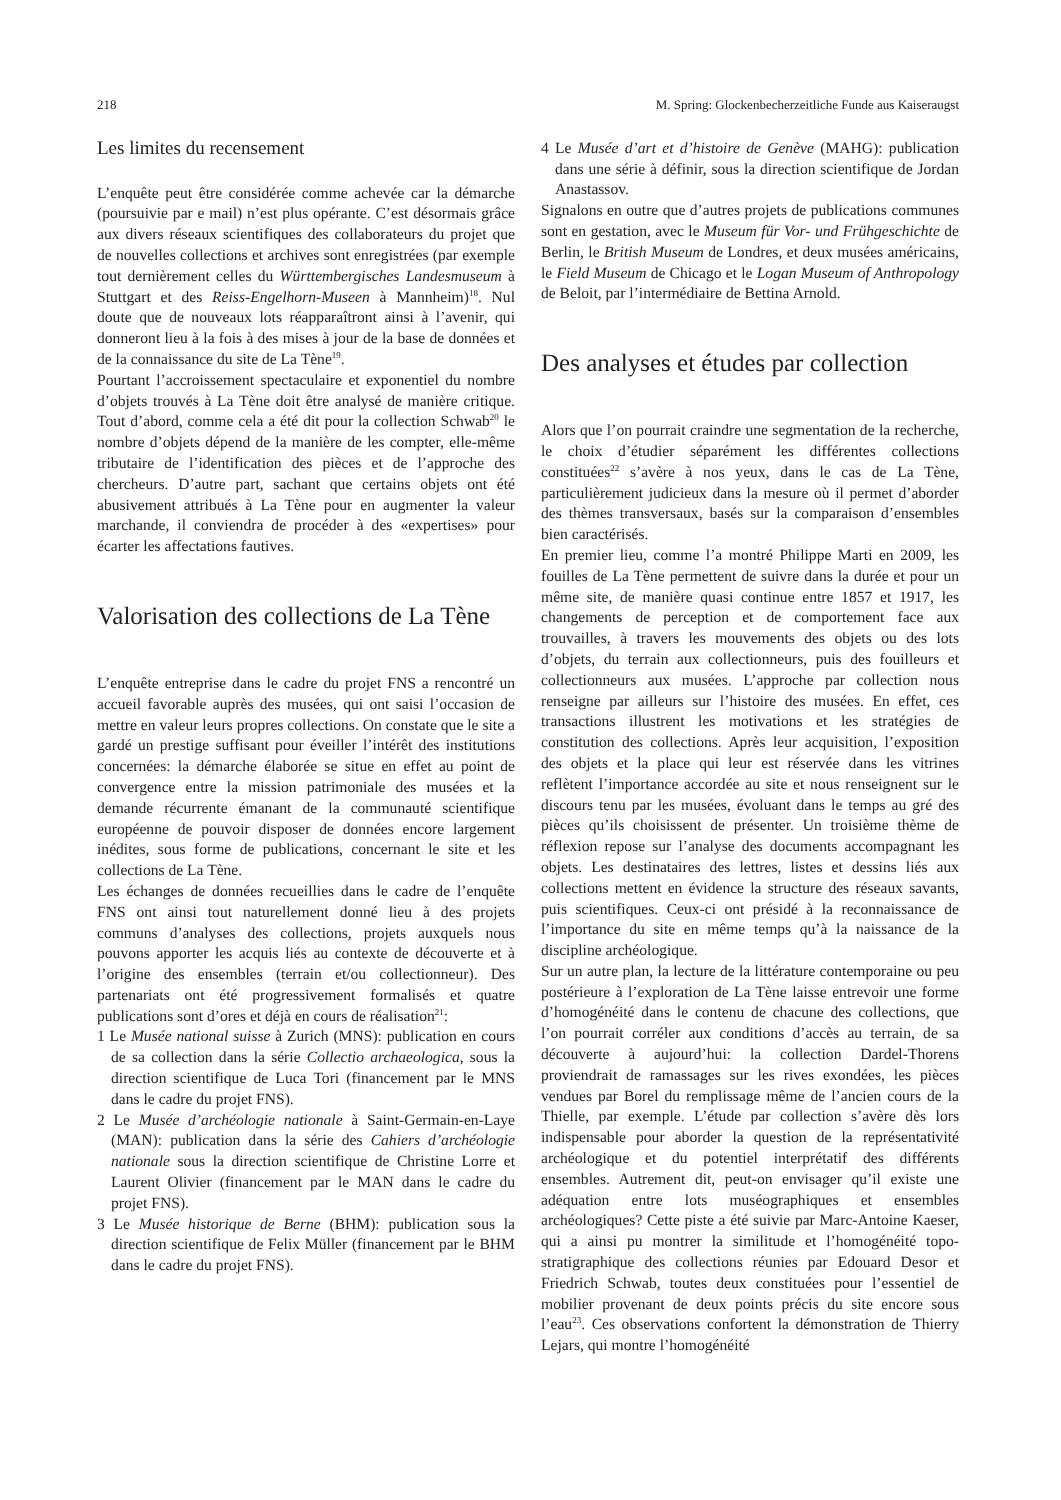218 M. Spring: Glockenbecherzeitliche Funde aus Kaiseraugst
Les limites du recensement
L’enquête peut être considérée comme achevée car la démarche (poursuivie par e mail) n’est plus opérante. C’est désormais grâce aux divers réseaux scientifiques des collaborateurs du projet que de nouvelles collections et archives sont enregistrées (par exemple tout dernièrement celles du Württembergisches Landesmuseum à Stuttgart et des Reiss-Engelhorn-Museen à Mannheim)<sup>18</sup>. Nul doute que de nouveaux lots réapparaîtront ainsi à l’avenir, qui donneront lieu à la fois à des mises à jour de la base de données et de la connaissance du site de La Tène<sup>19</sup>.
Pourtant l’accroissement spectaculaire et exponentiel du nombre d’objets trouvés à La Tène doit être analysé de manière critique. Tout d’abord, comme cela a été dit pour la collection Schwab<sup>20</sup> le nombre d’objets dépend de la manière de les compter, elle-même tributaire de l’identification des pièces et de l’approche des chercheurs. D’autre part, sachant que certains objets ont été abusivement attribués à La Tène pour en augmenter la valeur marchande, il conviendra de procéder à des «expertises» pour écarter les affectations fautives.
Valorisation des collections de La Tène
L’enquête entreprise dans le cadre du projet FNS a rencontré un accueil favorable auprès des musées, qui ont saisi l’occasion de mettre en valeur leurs propres collections. On constate que le site a gardé un prestige suffisant pour éveiller l’intérêt des institutions concernées: la démarche élaborée se situe en effet au point de convergence entre la mission patrimoniale des musées et la demande récurrente émanant de la communauté scientifique européenne de pouvoir disposer de données encore largement inédites, sous forme de publications, concernant le site et les collections de La Tène.
Les échanges de données recueillies dans le cadre de l’enquête FNS ont ainsi tout naturellement donné lieu à des projets communs d’analyses des collections, projets auxquels nous pouvons apporter les acquis liés au contexte de découverte et à l’origine des ensembles (terrain et/ou collectionneur). Des partenariats ont été progressivement formalisés et quatre publications sont d’ores et déjà en cours de réalisation<sup>21</sup>:
1 Le Musée national suisse à Zurich (MNS): publication en cours de sa collection dans la série Collectio archaeologica, sous la direction scientifique de Luca Tori (financement par le MNS dans le cadre du projet FNS).
2 Le Musée d’archéologie nationale à Saint-Germain-en-Laye (MAN): publication dans la série des Cahiers d’archéologie nationale sous la direction scientifique de Christine Lorre et Laurent Olivier (financement par le MAN dans le cadre du projet FNS).
3 Le Musée historique de Berne (BHM): publication sous la direction scientifique de Felix Müller (financement par le BHM dans le cadre du projet FNS).
4 Le Musée d’art et d’histoire de Genève (MAHG): publication dans une série à définir, sous la direction scientifique de Jordan Anastassov.
Signalons en outre que d’autres projets de publications communes sont en gestation, avec le Museum für Vor- und Frühgeschichte de Berlin, le British Museum de Londres, et deux musées américains, le Field Museum de Chicago et le Logan Museum of Anthropology de Beloit, par l’intermédiaire de Bettina Arnold.
Des analyses et études par collection
Alors que l’on pourrait craindre une segmentation de la recherche, le choix d’étudier séparément les différentes collections constituées<sup>22</sup> s’avère à nos yeux, dans le cas de La Tène, particulièrement judicieux dans la mesure où il permet d’aborder des thèmes transversaux, basés sur la comparaison d’ensembles bien caractérisés.
En premier lieu, comme l’a montré Philippe Marti en 2009, les fouilles de La Tène permettent de suivre dans la durée et pour un même site, de manière quasi continue entre 1857 et 1917, les changements de perception et de comportement face aux trouvailles, à travers les mouvements des objets ou des lots d’objets, du terrain aux collectionneurs, puis des fouilleurs et collectionneurs aux musées. L’approche par collection nous renseigne par ailleurs sur l’histoire des musées. En effet, ces transactions illustrent les motivations et les stratégies de constitution des collections. Après leur acquisition, l’exposition des objets et la place qui leur est réservée dans les vitrines reflètent l’importance accordée au site et nous renseignent sur le discours tenu par les musées, évoluant dans le temps au gré des pièces qu’ils choisissent de présenter. Un troisième thème de réflexion repose sur l’analyse des documents accompagnant les objets. Les destinataires des lettres, listes et dessins liés aux collections mettent en évidence la structure des réseaux savants, puis scientifiques. Ceux-ci ont présidé à la reconnaissance de l’importance du site en même temps qu’à la naissance de la discipline archéologique.
Sur un autre plan, la lecture de la littérature contemporaine ou peu postérieure à l’exploration de La Tène laisse entrevoir une forme d’homogénéité dans le contenu de chacune des collections, que l’on pourrait corréler aux conditions d’accès au terrain, de sa découverte à aujourd’hui: la collection Dardel-Thorens proviendrait de ramassages sur les rives exondées, les pièces vendues par Borel du remplissage même de l’ancien cours de la Thielle, par exemple. L’étude par collection s’avère dès lors indispensable pour aborder la question de la représentativité archéologique et du potentiel interprétatif des différents ensembles. Autrement dit, peut-on envisager qu’il existe une adéquation entre lots muséographiques et ensembles archéologiques? Cette piste a été suivie par Marc-Antoine Kaeser, qui a ainsi pu montrer la similitude et l’homogénéité topo-stratigraphique des collections réunies par Edouard Desor et Friedrich Schwab, toutes deux constituées pour l’essentiel de mobilier provenant de deux points précis du site encore sous l’eau<sup>23</sup>. Ces observations confortent la démonstration de Thierry Lejars, qui montre l’homogénéité